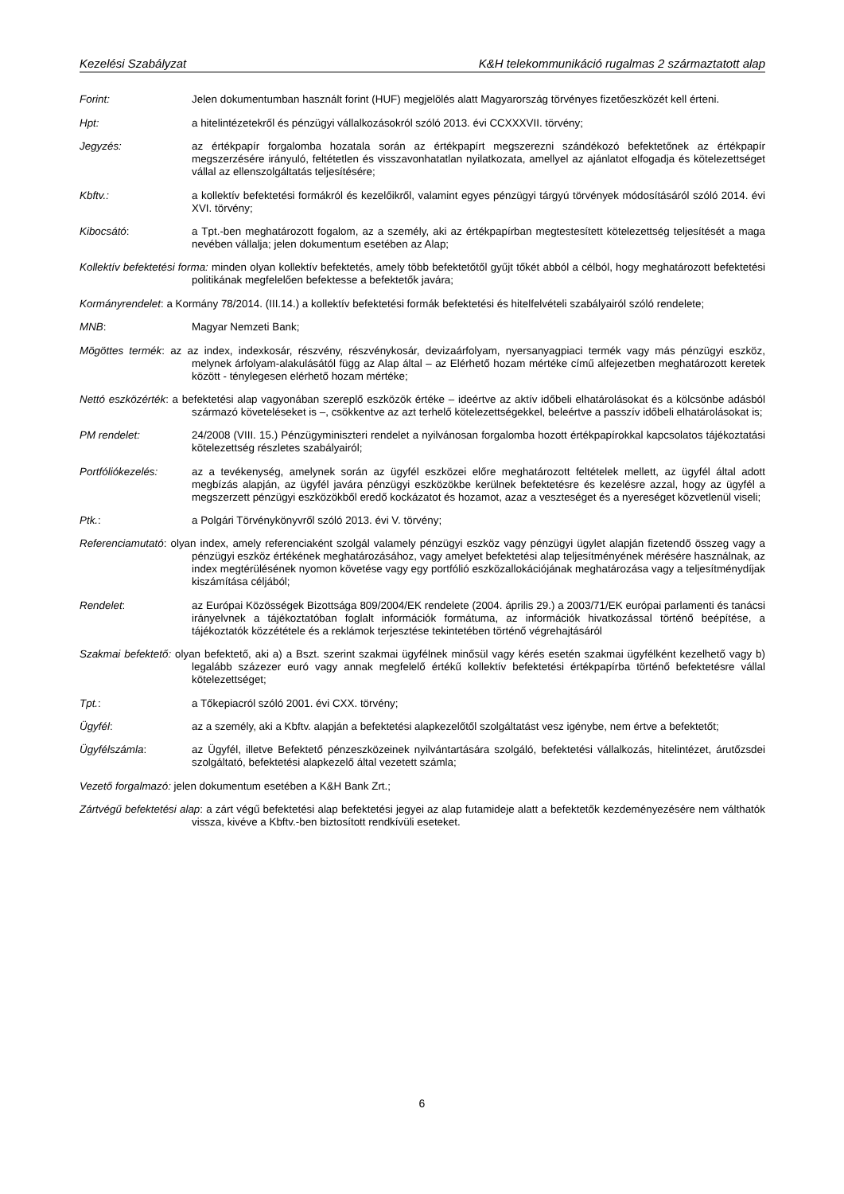Kezelési Szabályzat K&H telekommunikáció rugalmas 2 származtatott alap
Forint: Jelen dokumentumban használt forint (HUF) megjelölés alatt Magyarország törvényes fizetőeszközét kell érteni.
Hpt: a hitelintézetekről és pénzügyi vállalkozásokról szóló 2013. évi CCXXXVII. törvény;
Jegyzés: az értékpapír forgalomba hozatala során az értékpapírt megszerezni szándékozó befektetőnek az értékpapír megszerzésére irányuló, feltétetlen és visszavonhatatlan nyilatkozata, amellyel az ajánlatot elfogadja és kötelezettséget vállal az ellenszolgáltatás teljesítésére;
Kbftv.: a kollektív befektetési formákról és kezelőikről, valamint egyes pénzügyi tárgyú törvények módosításáról szóló 2014. évi XVI. törvény;
Kibocsátó: a Tpt.-ben meghatározott fogalom, az a személy, aki az értékpapírban megtestesített kötelezettség teljesítését a maga nevében vállalja; jelen dokumentum esetében az Alap;
Kollektív befektetési forma: minden olyan kollektív befektetés, amely több befektetőtől gyűjt tőkét abból a célból, hogy meghatározott befektetési politikának megfelelően befektesse a befektetők javára;
Kormányrendelet: a Kormány 78/2014. (III.14.) a kollektív befektetési formák befektetési és hitelfelvételi szabályairól szóló rendelete;
MNB: Magyar Nemzeti Bank;
Mögöttes termék: az az index, indexkosár, részvény, részvénykosár, devizaárfolyam, nyersanyagpiaci termék vagy más pénzügyi eszköz, melynek árfolyam-alakulásától függ az Alap által – az Elérhető hozam mértéke című alfejezetben meghatározott keretek között - ténylegesen elérhető hozam mértéke;
Nettó eszközérték: a befektetési alap vagyonában szereplő eszközök értéke – ideértve az aktív időbeli elhatárolásokat és a kölcsönbe adásból származó követeléseket is –, csökkentve az azt terhelő kötelezettségekkel, beleértve a passzív időbeli elhatárolásokat is;
PM rendelet: 24/2008 (VIII. 15.) Pénzügyminiszteri rendelet a nyilvánosan forgalomba hozott értékpapírokkal kapcsolatos tájékoztatási kötelezettség részletes szabályairól;
Portfóliókezelés: az a tevékenység, amelynek során az ügyfél eszközei előre meghatározott feltételek mellett, az ügyfél által adott megbízás alapján, az ügyfél javára pénzügyi eszközökbe kerülnek befektetésre és kezelésre azzal, hogy az ügyfél a megszerzett pénzügyi eszközökből eredő kockázatot és hozamot, azaz a veszteséget és a nyereséget közvetlenül viseli;
Ptk.: a Polgári Törvénykönyvről szóló 2013. évi V. törvény;
Referenciamutató: olyan index, amely referenciaként szolgál valamely pénzügyi eszköz vagy pénzügyi ügylet alapján fizetendő összeg vagy a pénzügyi eszköz értékének meghatározásához, vagy amelyet befektetési alap teljesítményének mérésére használnak, az index megtérülésének nyomon követése vagy egy portfólió eszközallokációjának meghatározása vagy a teljesítménydíjak kiszámítása céljából;
Rendelet: az Európai Közösségek Bizottsága 809/2004/EK rendelete (2004. április 29.) a 2003/71/EK európai parlamenti és tanácsi irányelvnek a tájékoztatóban foglalt információk formátuma, az információk hivatkozással történő beépítése, a tájékoztatók közzététele és a reklámok terjesztése tekintetében történő végrehajtásáról
Szakmai befektető: olyan befektető, aki a) a Bszt. szerint szakmai ügyfélnek minősül vagy kérés esetén szakmai ügyfélként kezelhető vagy b) legalább százezer euró vagy annak megfelelő értékű kollektív befektetési értékpapírba történő befektetésre vállal kötelezettséget;
Tpt.: a Tőkepiacról szóló 2001. évi CXX. törvény;
Ügyfél: az a személy, aki a Kbftv. alapján a befektetési alapkezelőtől szolgáltatást vesz igénybe, nem értve a befektetőt;
Ügyfélszámla: az Ügyfél, illetve Befektető pénzeszközeinek nyilvántartására szolgáló, befektetési vállalkozás, hitelintézet, árutőzsdei szolgáltató, befektetési alapkezelő által vezetett számla;
Vezető forgalmazó: jelen dokumentum esetében a K&H Bank Zrt.;
Zártvégű befektetési alap: a zárt végű befektetési alap befektetési jegyei az alap futamideje alatt a befektetők kezdeményezésére nem válthatók vissza, kivéve a Kbftv.-ben biztosított rendkívüli eseteket.
6